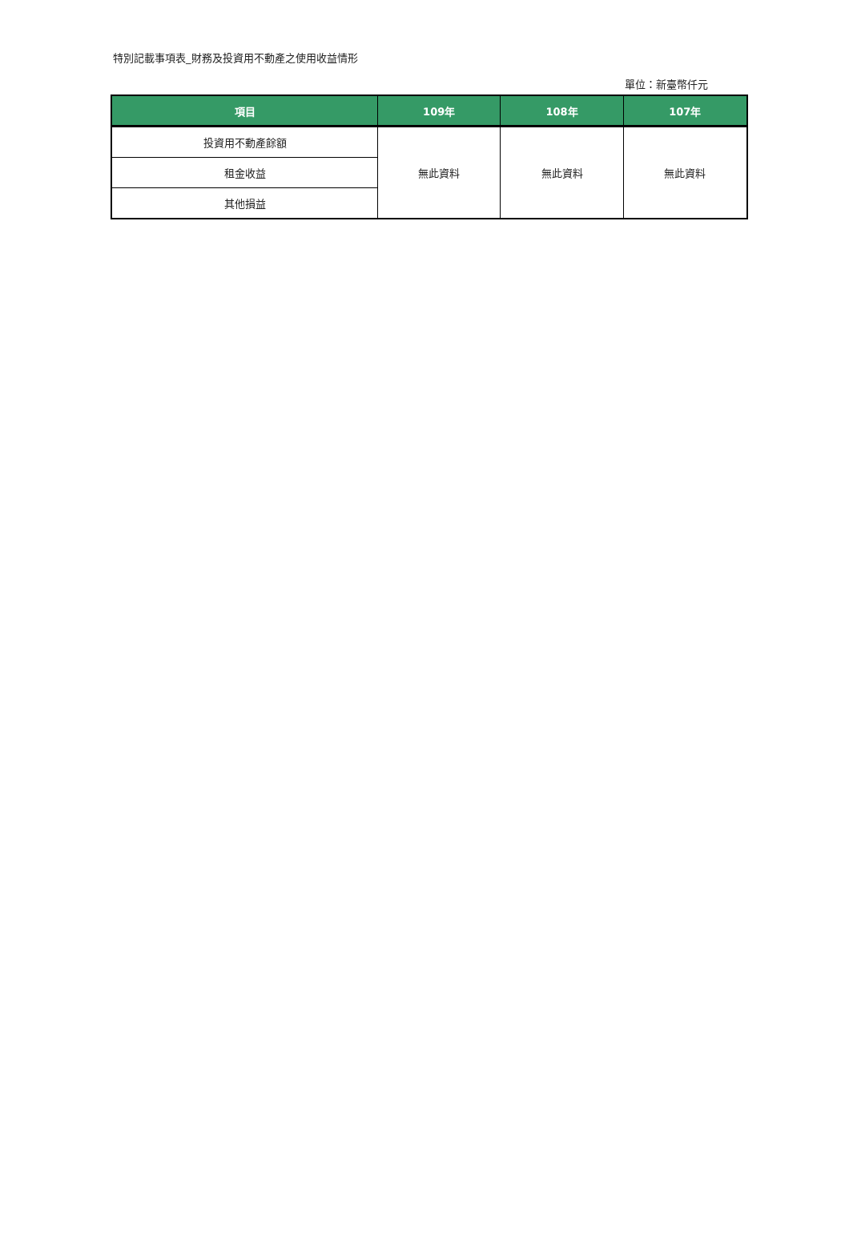特別記載事項表_財務及投資用不動產之使用收益情形
單位：新臺幣仟元
| 項目 | 109年 | 108年 | 107年 |
| --- | --- | --- | --- |
| 投資用不動產餘額 | 無此資料 | 無此資料 | 無此資料 |
| 租金收益 | | | |
| 其他損益 | | | |